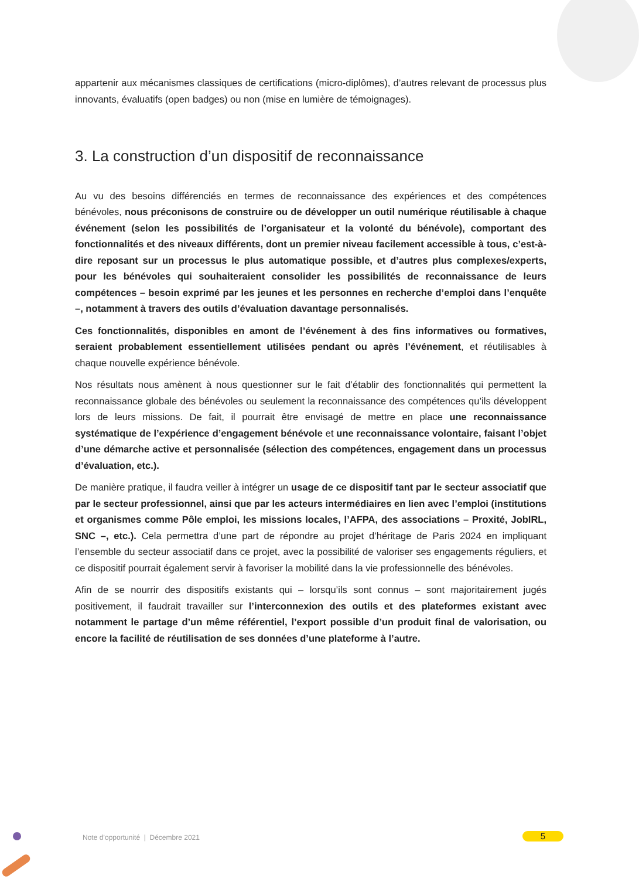appartenir aux mécanismes classiques de certifications (micro-diplômes), d’autres relevant de processus plus innovants, évaluatifs (open badges) ou non (mise en lumière de témoignages).
3. La construction d’un dispositif de reconnaissance
Au vu des besoins différenciés en termes de reconnaissance des expériences et des compétences bénévoles, nous préconisons de construire ou de développer un outil numérique réutilisable à chaque événement (selon les possibilités de l’organisateur et la volonté du bénévole), comportant des fonctionnalités et des niveaux différents, dont un premier niveau facilement accessible à tous, c’est-à-dire reposant sur un processus le plus automatique possible, et d’autres plus complexes/experts, pour les bénévoles qui souhaiteraient consolider les possibilités de reconnaissance de leurs compétences – besoin exprimé par les jeunes et les personnes en recherche d’emploi dans l’enquête –, notamment à travers des outils d’évaluation davantage personnalisés.
Ces fonctionnalités, disponibles en amont de l’événement à des fins informatives ou formatives, seraient probablement essentiellement utilisées pendant ou après l’événement, et réutilisables à chaque nouvelle expérience bénévole.
Nos résultats nous amènent à nous questionner sur le fait d’établir des fonctionnalités qui permettent la reconnaissance globale des bénévoles ou seulement la reconnaissance des compétences qu’ils développent lors de leurs missions. De fait, il pourrait être envisagé de mettre en place une reconnaissance systématique de l’expérience d’engagement bénévole et une reconnaissance volontaire, faisant l’objet d’une démarche active et personnalisée (sélection des compétences, engagement dans un processus d’évaluation, etc.).
De manière pratique, il faudra veiller à intégrer un usage de ce dispositif tant par le secteur associatif que par le secteur professionnel, ainsi que par les acteurs intermédiaires en lien avec l’emploi (institutions et organismes comme Pôle emploi, les missions locales, l’AFPA, des associations – Proxité, JobIRL, SNC –, etc.). Cela permettra d’une part de répondre au projet d’héritage de Paris 2024 en impliquant l’ensemble du secteur associatif dans ce projet, avec la possibilité de valoriser ses engagements réguliers, et ce dispositif pourrait également servir à favoriser la mobilité dans la vie professionnelle des bénévoles.
Afin de se nourrir des dispositifs existants qui – lorsqu’ils sont connus – sont majoritairement jugés positivement, il faudrait travailler sur l’interconnexion des outils et des plateformes existant avec notamment le partage d’un même référentiel, l’export possible d’un produit final de valorisation, ou encore la facilité de réutilisation de ses données d’une plateforme à l’autre.
Note d’opportunité | Décembre 2021
5